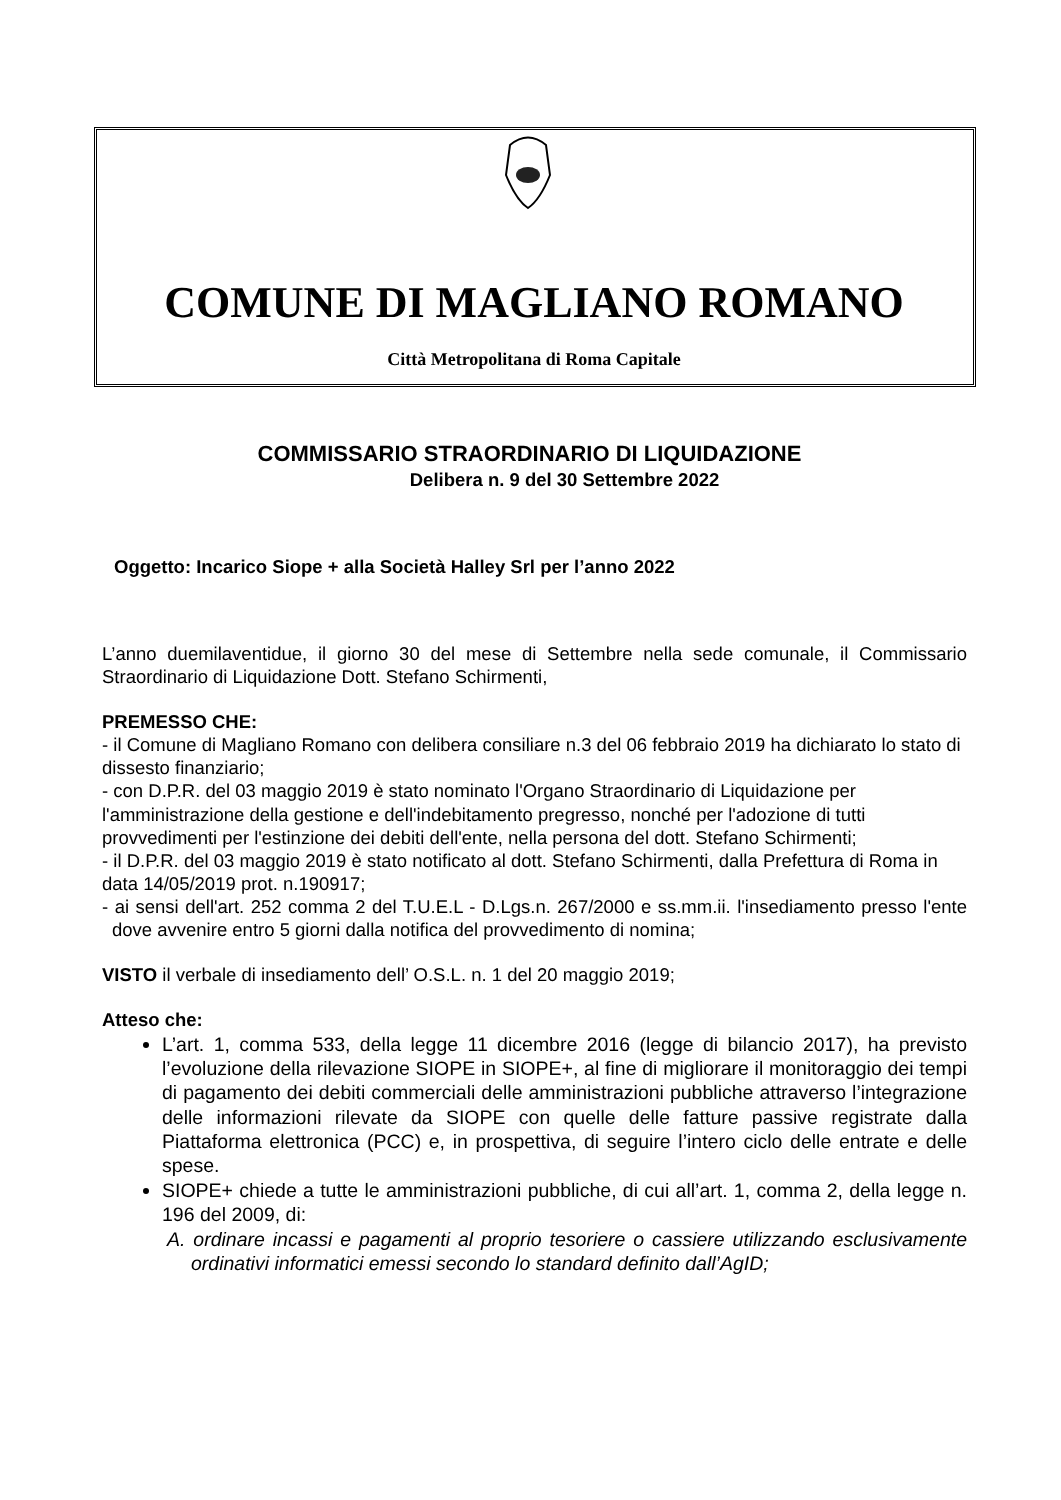COMUNE DI MAGLIANO ROMANO
Città Metropolitana di Roma Capitale
COMMISSARIO STRAORDINARIO DI LIQUIDAZIONE
Delibera n. 9 del 30 Settembre 2022
Oggetto: Incarico Siope + alla Società Halley Srl per l’anno 2022
L’anno duemilaventidue, il giorno 30 del mese di Settembre nella sede comunale, il Commissario Straordinario di Liquidazione Dott. Stefano Schirmenti,
PREMESSO CHE:
- il Comune di Magliano Romano con delibera consiliare n.3 del 06 febbraio 2019 ha dichiarato lo stato di dissesto finanziario;
- con D.P.R. del 03 maggio 2019 è stato nominato l'Organo Straordinario di Liquidazione per l'amministrazione della gestione e dell'indebitamento pregresso, nonché per l'adozione di tutti provvedimenti per l'estinzione dei debiti dell'ente, nella persona del dott. Stefano Schirmenti;
- il D.P.R. del 03 maggio 2019 è stato notificato al dott. Stefano Schirmenti, dalla Prefettura di Roma in data 14/05/2019 prot. n.190917;
- ai sensi dell'art. 252 comma 2 del T.U.E.L - D.Lgs.n. 267/2000 e ss.mm.ii. l'insediamento presso l'ente dove avvenire entro 5 giorni dalla notifica del provvedimento di nomina;
VISTO il verbale di insediamento dell’ O.S.L. n. 1 del 20 maggio 2019;
Atteso che:
L’art. 1, comma 533, della legge 11 dicembre 2016 (legge di bilancio 2017), ha previsto l’evoluzione della rilevazione SIOPE in SIOPE+, al fine di migliorare il monitoraggio dei tempi di pagamento dei debiti commerciali delle amministrazioni pubbliche attraverso l’integrazione delle informazioni rilevate da SIOPE con quelle delle fatture passive registrate dalla Piattaforma elettronica (PCC) e, in prospettiva, di seguire l’intero ciclo delle entrate e delle spese.
SIOPE+ chiede a tutte le amministrazioni pubbliche, di cui all’art. 1, comma 2, della legge n. 196 del 2009, di:
A. ordinare incassi e pagamenti al proprio tesoriere o cassiere utilizzando esclusivamente ordinativi informatici emessi secondo lo standard definito dall’AgID;